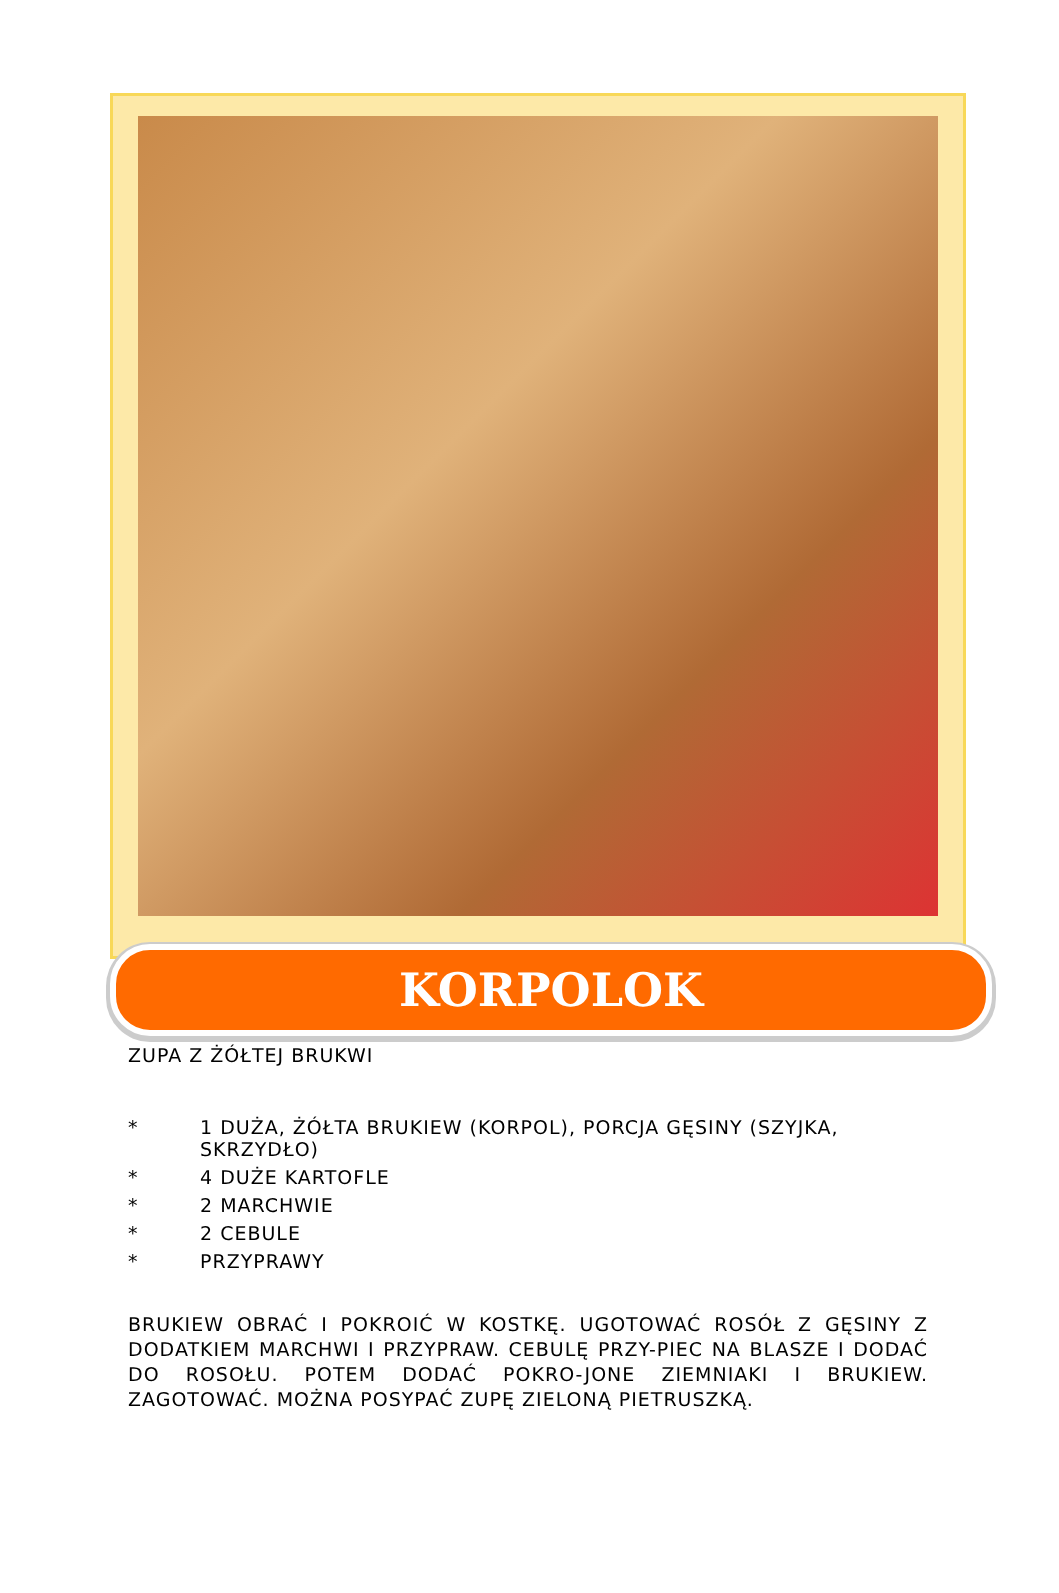KORPOLOK
ZUPA Z ŻÓŁTEJ BRUKWI
* 1 DUŻA, ŻÓŁTA BRUKIEW (KORPOL), PORCJA GĘSINY (SZYJKA, SKRZYDŁO)
* 4 DUŻE KARTOFLE
* 2 MARCHWIE
* 2 CEBULE
* PRZYPRAWY
BRUKIEW OBRAĆ I POKROIĆ W KOSTKĘ. UGOTOWAĆ ROSÓŁ Z GĘSINY Z DODATKIEM MARCHWI I PRZYPRAW. CEBULĘ PRZY-PIEC NA BLASZE I DODAĆ DO ROSOŁU. POTEM DODAĆ POKRO-JONE ZIEMNIAKI I BRUKIEW. ZAGOTOWAĆ. MOŻNA POSYPAĆ ZUPĘ ZIELONĄ PIETRUSZKĄ.